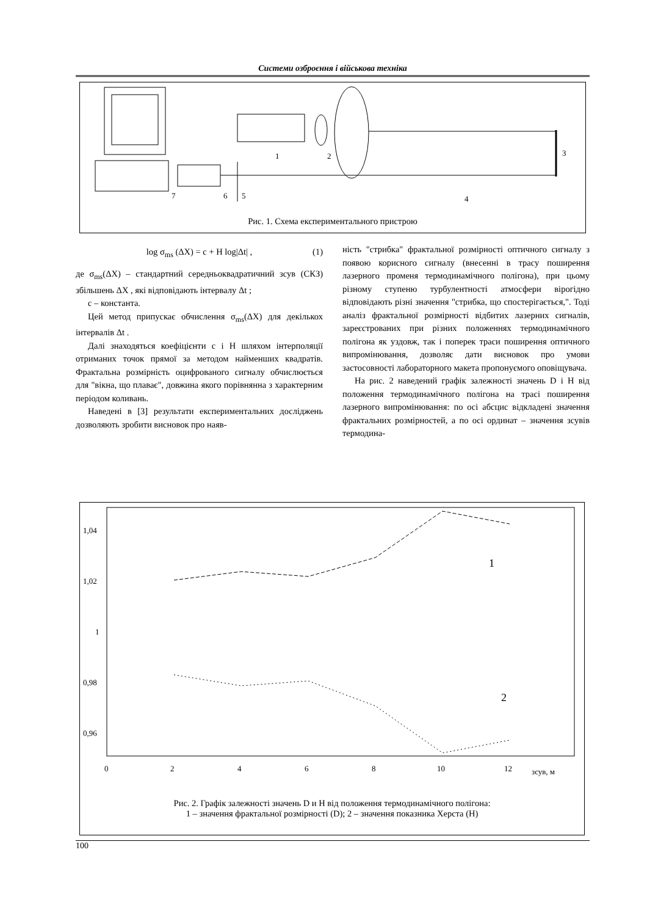Системи озброєння і військова техніка
1
2
3
4
5
6
7
Рис. 1. Схема експериментального пристрою
log σ<sub>ms</sub> (ΔX) = c + H log|Δt| , (1)
де σ<sub>ms</sub>(ΔX) – стандартний середньоквадратичний зсув (СКЗ) збільшень ΔX , які відповідають інтервалу Δt ;
c – константа.
Цей метод припускає обчислення σ<sub>ms</sub>(ΔX) для декількох інтервалів Δt .
Далі знаходяться коефіцієнти c і H шляхом інтерполяції отриманих точок прямої за методом найменших квадратів. Фрактальна розмірність оцифрованого сигналу обчислюється для "вікна, що плаває", довжина якого порівнянна з характерним періодом коливань.
Наведені в [3] результати експериментальних досліджень дозволяють зробити висновок про наяв-
ність "стрибка" фрактальної розмірності оптичного сигналу з появою корисного сигналу (внесенні в трасу поширення лазерного променя термодинамічного полігона), при цьому різному ступеню турбулентності атмосфери вірогідно відповідають різні значення "стрибка, що спостерігається,". Тоді аналіз фрактальної розмірності відбитих лазерних сигналів, зареєстрованих при різних положеннях термодинамічного полігона як уздовж, так і поперек траси поширення оптичного випромінювання, дозволяє дати висновок про умови застосовності лабораторного макета пропонуємого оповіщувача.
На рис. 2 наведений графік залежності значень D і H від положення термодинамічного полігона на трасі поширення лазерного випромінювання: по осі абсцис відкладені значення фрактальних розмірностей, а по осі ординат – значення зсувів термодина-
1,04
1,02
1
0,98
0,96
0
2
4
6
8
10
12
зсув, м
1
2
Рис. 2. Графік залежності значень D и H від положення термодинамічного полігона:
1 – значення фрактальної розмірності (D); 2 – значення показника Херста (H)
100